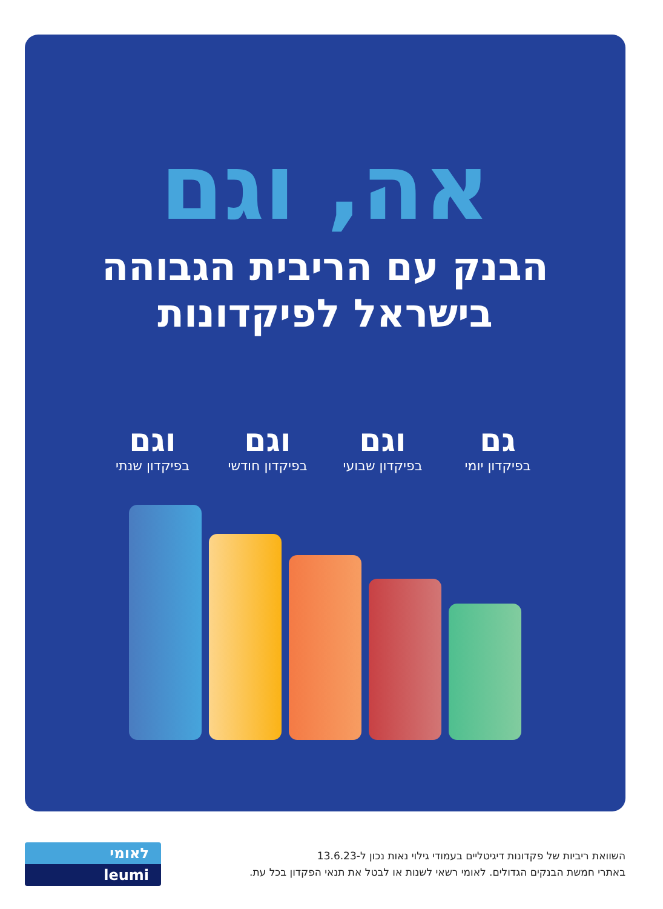אה, וגם
הבנק עם הריבית הגבוהה
בישראל לפיקדונות
גם
בפיקדון יומי
וגם
בפיקדון שבועי
וגם
בפיקדון חודשי
וגם
בפיקדון שנתי
לאומי
leumi
השוואת ריביות של פקדונות דיגיטליים בעמודי גילוי נאות נכון ל-13.6.23
באתרי חמשת הבנקים הגדולים. לאומי רשאי לשנות או לבטל את תנאי הפקדון בכל עת.